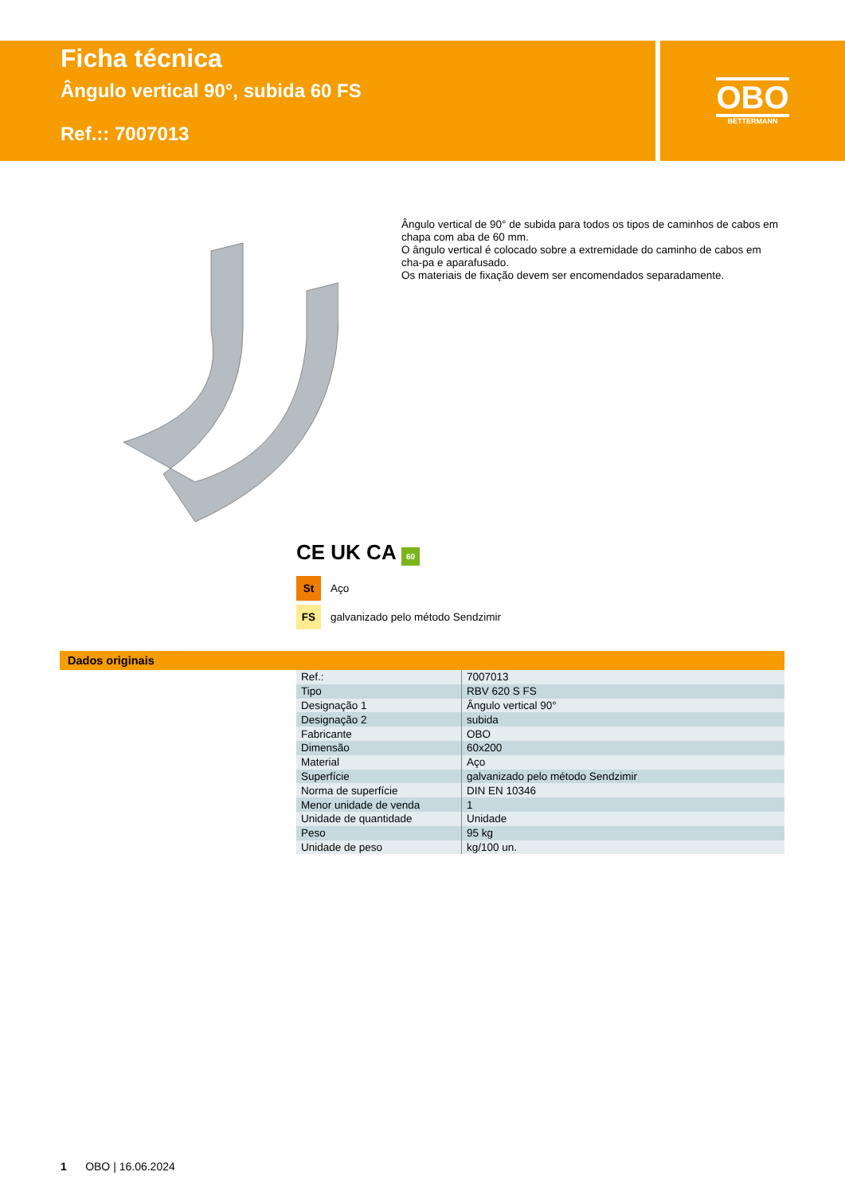Ficha técnica
Ângulo vertical 90°, subida 60 FS
Ref.:: 7007013
OBO
BETTERMANN
Ângulo vertical de 90° de subida para todos os tipos de caminhos de cabos em chapa com aba de 60 mm.
O ângulo vertical é colocado sobre a extremidade do caminho de cabos em cha-pa e aparafusado.
Os materiais de fixação devem ser encomendados separadamente.
CE UK CA 60
St Aço
FS galvanizado pelo método Sendzimir
Dados originais
| Ref.: | 7007013 |
| Tipo | RBV 620 S FS |
| Designação 1 | Ângulo vertical 90° |
| Designação 2 | subida |
| Fabricante | OBO |
| Dimensão | 60x200 |
| Material | Aço |
| Superfície | galvanizado pelo método Sendzimir |
| Norma de superfície | DIN EN 10346 |
| Menor unidade de venda | 1 |
| Unidade de quantidade | Unidade |
| Peso | 95 kg |
| Unidade de peso | kg/100 un. |
1 OBO | 16.06.2024